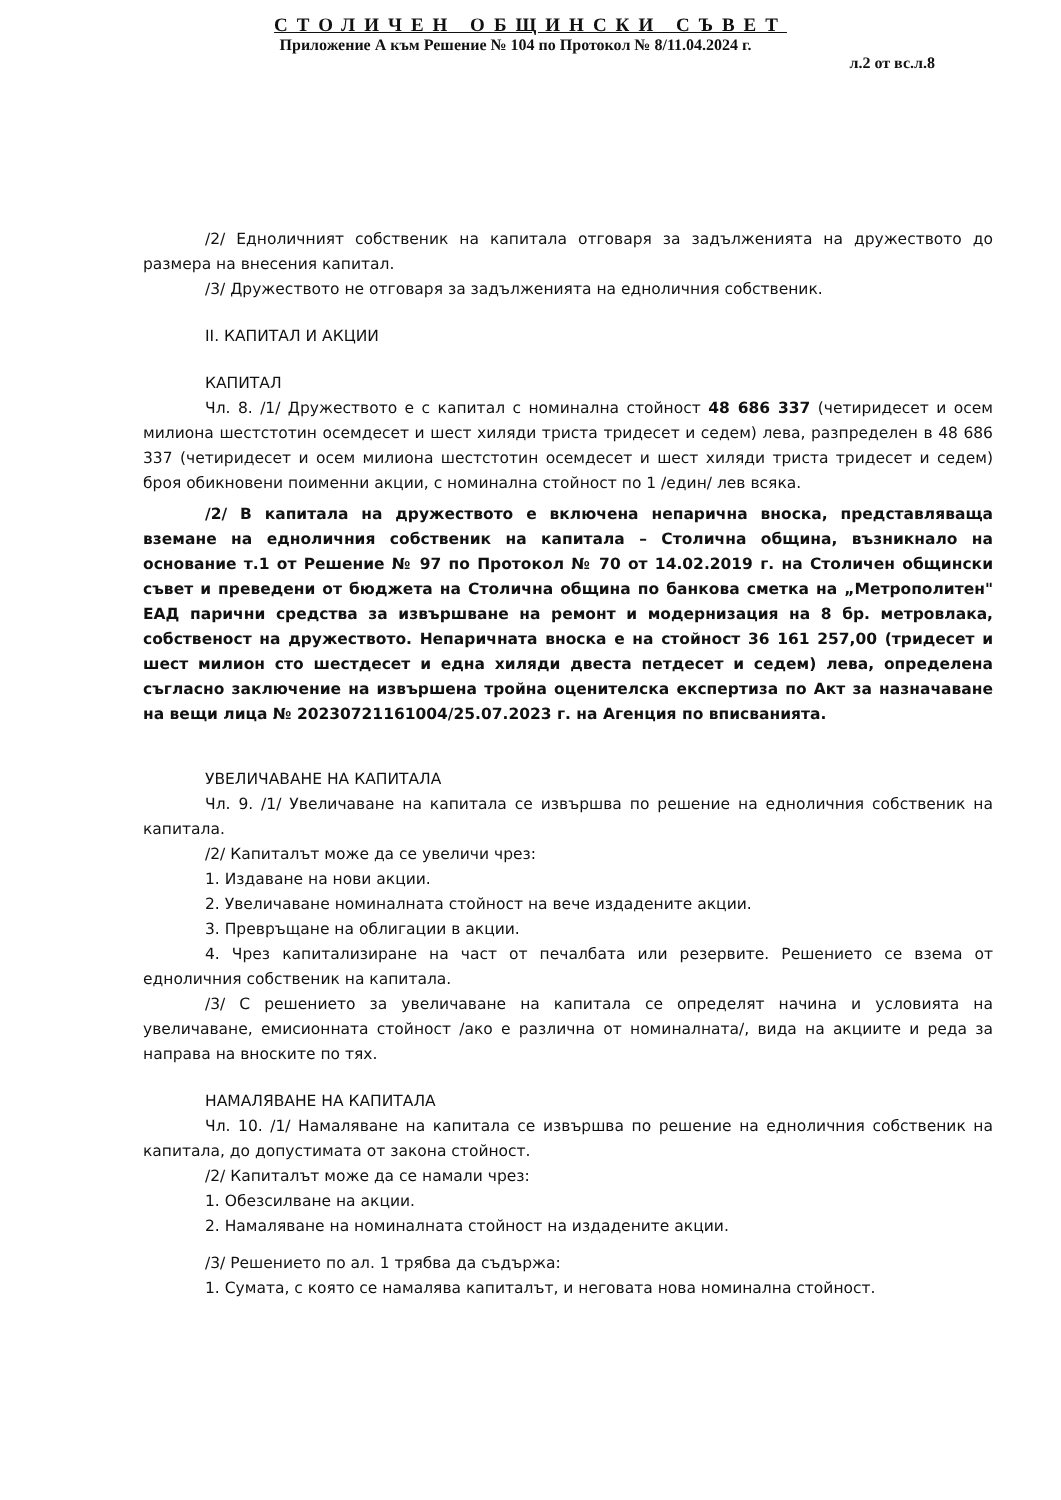СТОЛИЧЕН ОБЩИНСКИ СЪВЕТ
Приложение А към Решение № 104 по Протокол № 8/11.04.2024 г.
л.2 от вс.л.8
/2/ Едноличният собственик на капитала отговаря за задълженията на дружеството до размера на внесения капитал.
/3/ Дружеството не отговаря за задълженията на едноличния собственик.
II. КАПИТАЛ И АКЦИИ
КАПИТАЛ
Чл. 8. /1/ Дружеството е с капитал с номинална стойност 48 686 337 (четиридесет и осем милиона шестстотин осемдесет и шест хиляди триста тридесет и седем) лева, разпределен в 48 686 337 (четиридесет и осем милиона шестстотин осемдесет и шест хиляди триста тридесет и седем) броя обикновени поименни акции, с номинална стойност по 1 /един/ лев всяка.
/2/ В капитала на дружеството е включена непарична вноска, представляваща вземане на едноличния собственик на капитала – Столична община, възникнало на основание т.1 от Решение № 97 по Протокол № 70 от 14.02.2019 г. на Столичен общински съвет и преведени от бюджета на Столична община по банкова сметка на „Метрополитен" ЕАД парични средства за извършване на ремонт и модернизация на 8 бр. метровлака, собственост на дружеството. Непаричната вноска е на стойност 36 161 257,00 (тридесет и шест милион сто шестдесет и една хиляди двеста петдесет и седем) лева, определена съгласно заключение на извършена тройна оценителска експертиза по Акт за назначаване на вещи лица № 20230721161004/25.07.2023 г. на Агенция по вписванията.
УВЕЛИЧАВАНЕ НА КАПИТАЛА
Чл. 9. /1/ Увеличаване на капитала се извършва по решение на едноличния собственик на капитала.
/2/ Капиталът може да се увеличи чрез:
1. Издаване на нови акции.
2. Увеличаване номиналната стойност на вече издадените акции.
3. Превръщане на облигации в акции.
4. Чрез капитализиране на част от печалбата или резервите. Решението се взема от едноличния собственик на капитала.
/3/ С решението за увеличаване на капитала се определят начина и условията на увеличаване, емисионната стойност /ако е различна от номиналната/, вида на акциите и реда за направа на вноските по тях.
НАМАЛЯВАНЕ НА КАПИТАЛА
Чл. 10. /1/ Намаляване на капитала се извършва по решение на едноличния собственик на капитала, до допустимата от закона стойност.
/2/ Капиталът може да се намали чрез:
1. Обезсилване на акции.
2. Намаляване на номиналната стойност на издадените акции.
/3/ Решението по ал. 1 трябва да съдържа:
1. Сумата, с която се намалява капиталът, и неговата нова номинална стойност.